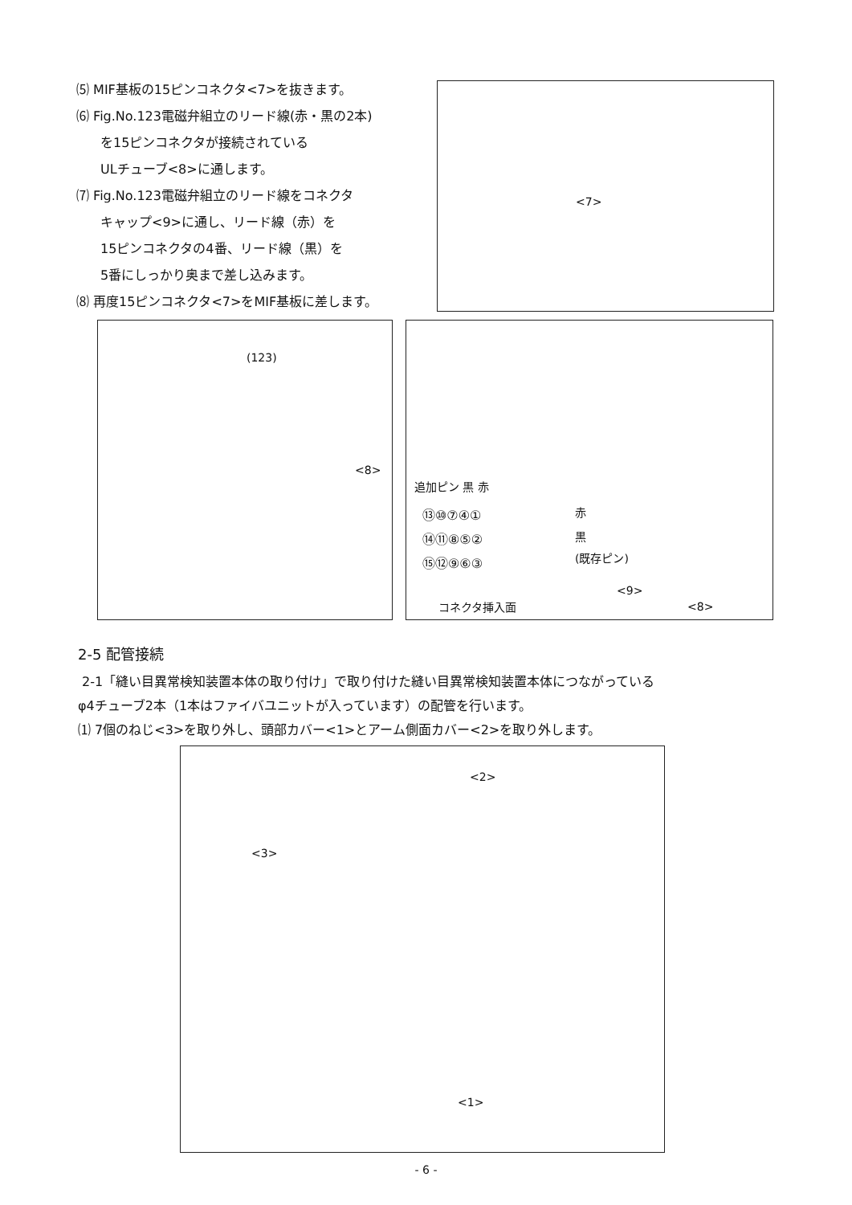⑸ MIF基板の15ピンコネクタ<7>を抜きます。
⑹ Fig.No.123電磁弁組立のリード線(赤・黒の2本)
を15ピンコネクタが接続されている
ULチューブ<8>に通します。
⑺ Fig.No.123電磁弁組立のリード線をコネクタ
キャップ<9>に通し、リード線（赤）を
15ピンコネクタの4番、リード線（黒）を
5番にしっかり奥まで差し込みます。
⑻ 再度15ピンコネクタ<7>をMIF基板に差します。
<7>
(123)
<8>
追加ピン 黒 赤
⑬⑩⑦④①
⑭⑪⑧⑤②
⑮⑫⑨⑥③
赤
黒
(既存ピン)
コネクタ挿入面
<9>
<8>
2-5 配管接続
2-1「縫い目異常検知装置本体の取り付け」で取り付けた縫い目異常検知装置本体につながっている
φ4チューブ2本（1本はファイバユニットが入っています）の配管を行います。
⑴ 7個のねじ<3>を取り外し、頭部カバー<1>とアーム側面カバー<2>を取り外します。
<2>
<3>
<1>
- 6 -